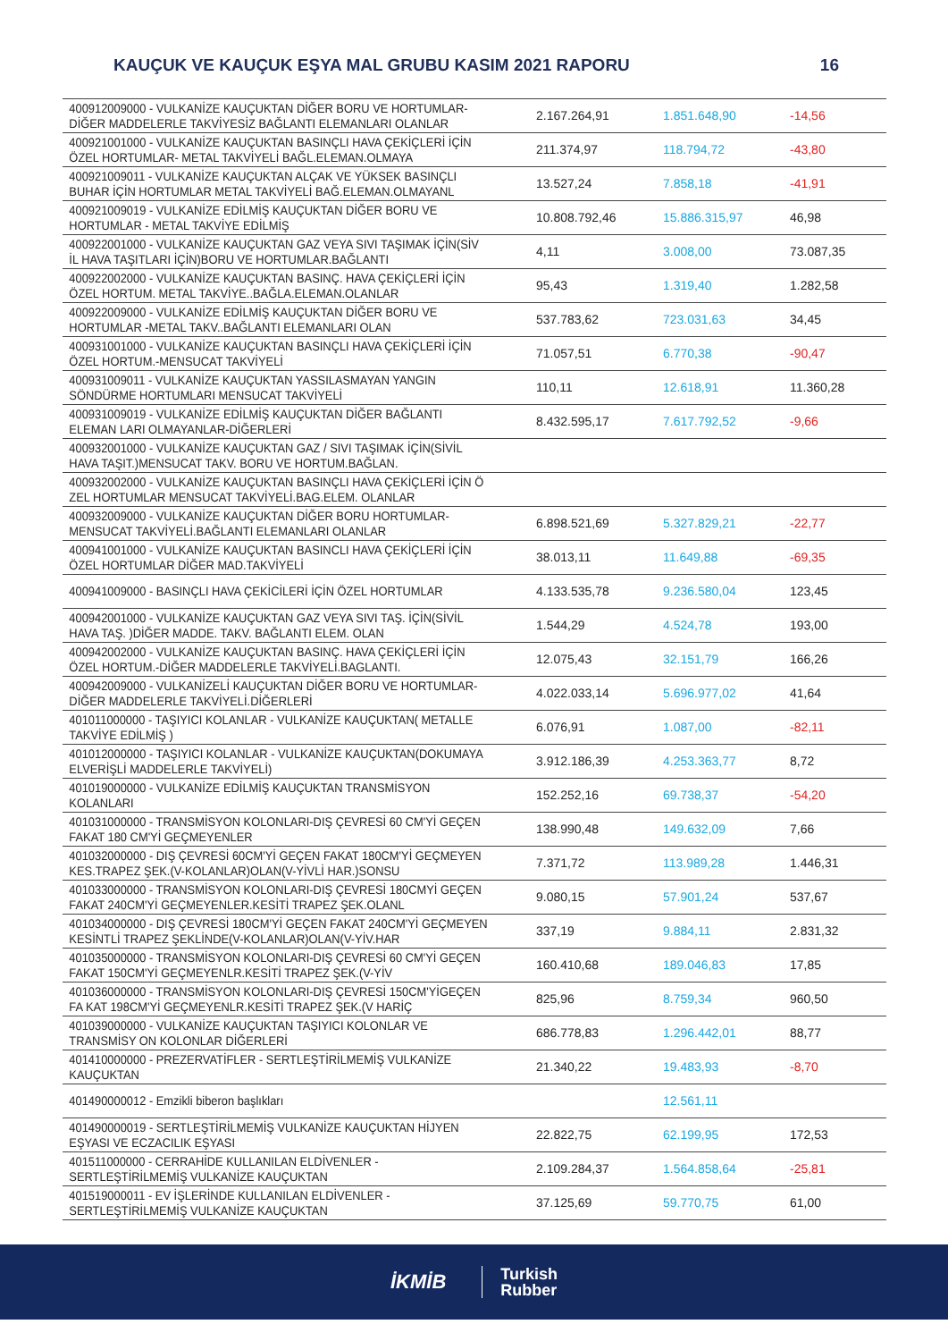KAUÇUK VE KAUÇUK EŞYA MAL GRUBU KASIM 2021 RAPORU 16
| 400912009000 - VULKANİZE KAUÇUKTAN DİĞER BORU VE HORTUMLAR-DİĞER MADDELERLE TAKVİYESİZ BAĞLANTI ELEMANLARI OLANLAR | 2.167.264,91 | 1.851.648,90 | -14,56 |
| 400921001000 - VULKANİZE KAUÇUKTAN BASINÇLI HAVA ÇEKİÇLERİ İÇİN ÖZEL HORTUMLAR- METAL TAKVİYELİ BAĞL.ELEMAN.OLMAYA | 211.374,97 | 118.794,72 | -43,80 |
| 400921009011 - VULKANİZE KAUÇUKTAN ALÇAK VE YÜKSEK BASINÇLI BUHAR İÇİN HORTUMLAR METAL TAKVİYELİ BAĞ.ELEMAN.OLMAYANL | 13.527,24 | 7.858,18 | -41,91 |
| 400921009019 - VULKANİZE EDİLMİŞ KAUÇUKTAN DİĞER BORU VE HORTUMLAR - METAL TAKVİYE EDİLMİŞ | 10.808.792,46 | 15.886.315,97 | 46,98 |
| 400922001000 - VULKANİZE KAUÇUKTAN GAZ VEYA SIVI TAŞIMAK İÇİN(SİV İL HAVA TAŞITLARI İÇİN)BORU VE HORTUMLAR.BAĞLANTI | 4,11 | 3.008,00 | 73.087,35 |
| 400922002000 - VULKANİZE KAUÇUKTAN BASINÇ. HAVA ÇEKİÇLERİ İÇİN ÖZEL HORTUM. METAL TAKVİYE..BAĞLA.ELEMAN.OLANLAR | 95,43 | 1.319,40 | 1.282,58 |
| 400922009000 - VULKANİZE EDİLMİŞ KAUÇUKTAN DİĞER BORU VE HORTUMLAR -METAL TAKV..BAĞLANTI ELEMANLARI OLAN | 537.783,62 | 723.031,63 | 34,45 |
| 400931001000 - VULKANİZE KAUÇUKTAN BASINÇLI HAVA ÇEKİÇLERİ İÇİN ÖZEL HORTUM.-MENSUCAT TAKVİYELİ | 71.057,51 | 6.770,38 | -90,47 |
| 400931009011 - VULKANİZE KAUÇUKTAN YASSILASMAYAN YANGIN SÖNDÜRME HORTUMLARI MENSUCAT TAKVİYELİ | 110,11 | 12.618,91 | 11.360,28 |
| 400931009019 - VULKANİZE EDİLMİŞ KAUÇUKTAN DİĞER BAĞLANTI ELEMAN LARI OLMAYANLAR-DİĞERLERİ | 8.432.595,17 | 7.617.792,52 | -9,66 |
| 400932001000 - VULKANİZE KAUÇUKTAN GAZ / SIVI TAŞIMAK İÇİN(SİVİL HAVA TAŞIT.)MENSUCAT TAKV. BORU VE HORTUM.BAĞLAN. | | | |
| 400932002000 - VULKANİZE KAUÇUKTAN BASINÇLI HAVA ÇEKİÇLERİ İÇİN Ö ZEL HORTUMLAR MENSUCAT TAKVİYELİ.BAG.ELEM. OLANLAR | | | |
| 400932009000 - VULKANİZE KAUÇUKTAN DİĞER BORU HORTUMLAR-MENSUCAT TAKVİYELİ.BAĞLANTI ELEMANLARI OLANLAR | 6.898.521,69 | 5.327.829,21 | -22,77 |
| 400941001000 - VULKANİZE KAUÇUKTAN BASINCLI HAVA ÇEKİÇLERİ İÇİN ÖZEL HORTUMLAR DİĞER MAD.TAKVİYELİ | 38.013,11 | 11.649,88 | -69,35 |
| 400941009000 - BASINÇLI HAVA ÇEKİCİLERİ İÇİN ÖZEL HORTUMLAR | 4.133.535,78 | 9.236.580,04 | 123,45 |
| 400942001000 - VULKANİZE KAUÇUKTAN GAZ VEYA SIVI TAŞ. İÇİN(SİVİL HAVA TAŞ. )DİĞER MADDE. TAKV. BAĞLANTI ELEM. OLAN | 1.544,29 | 4.524,78 | 193,00 |
| 400942002000 - VULKANİZE KAUÇUKTAN BASINÇ. HAVA ÇEKİÇLERİ İÇİN ÖZEL HORTUM.-DİĞER MADDELERLE TAKVİYELİ.BAGLANTI. | 12.075,43 | 32.151,79 | 166,26 |
| 400942009000 - VULKANİZELİ KAUÇUKTAN DİĞER BORU VE HORTUMLAR- DİĞER MADDELERLE TAKVİYELİ.DİĞERLERİ | 4.022.033,14 | 5.696.977,02 | 41,64 |
| 401011000000 - TAŞIYICI KOLANLAR - VULKANİZE KAUÇUKTAN( METALLE TAKVİYE EDİLMİŞ ) | 6.076,91 | 1.087,00 | -82,11 |
| 401012000000 - TAŞIYICI KOLANLAR - VULKANİZE KAUÇUKTAN(DOKUMAYA ELVERİŞLİ MADDELERLE TAKVİYELİ) | 3.912.186,39 | 4.253.363,77 | 8,72 |
| 401019000000 - VULKANİZE EDİLMİŞ KAUÇUKTAN TRANSMİSYON KOLANLARI | 152.252,16 | 69.738,37 | -54,20 |
| 401031000000 - TRANSMİSYON KOLONLARI-DIŞ ÇEVRESİ 60 CM'Yİ GEÇEN FAKAT 180 CM'Yİ GEÇMEYENLER | 138.990,48 | 149.632,09 | 7,66 |
| 401032000000 - DIŞ ÇEVRESİ 60CM'Yİ GEÇEN FAKAT 180CM'Yİ GEÇMEYEN KES.TRAPEZ ŞEK.(V-KOLANLAR)OLAN(V-YİVLİ HAR.)SONSU | 7.371,72 | 113.989,28 | 1.446,31 |
| 401033000000 - TRANSMİSYON KOLONLARI-DIŞ ÇEVRESİ 180CMYİ GEÇEN FAKAT 240CM'Yİ GEÇMEYENLER.KESİTİ TRAPEZ ŞEK.OLANL | 9.080,15 | 57.901,24 | 537,67 |
| 401034000000 - DIŞ ÇEVRESİ 180CM'Yİ GEÇEN FAKAT 240CM'Yİ GEÇMEYEN KESİNTLİ TRAPEZ ŞEKLİNDE(V-KOLANLAR)OLAN(V-YİV.HAR | 337,19 | 9.884,11 | 2.831,32 |
| 401035000000 - TRANSMİSYON KOLONLARI-DIŞ ÇEVRESİ 60 CM'Yİ GEÇEN FAKAT 150CM'Yİ GEÇMEYENLR.KESİTİ TRAPEZ ŞEK.(V-YİV | 160.410,68 | 189.046,83 | 17,85 |
| 401036000000 - TRANSMİSYON KOLONLARI-DIŞ ÇEVRESİ 150CM'YİGEÇEN FA KAT 198CM'Yİ GEÇMEYENLR.KESİTİ TRAPEZ ŞEK.(V HARİÇ | 825,96 | 8.759,34 | 960,50 |
| 401039000000 - VULKANİZE KAUÇUKTAN TAŞIYICI KOLONLAR VE TRANSMİSY ON KOLONLAR DİĞERLERİ | 686.778,83 | 1.296.442,01 | 88,77 |
| 401410000000 - PREZERVATİFLER - SERTLEŞTİRİLMEMİŞ VULKANİZE KAUÇUKTAN | 21.340,22 | 19.483,93 | -8,70 |
| 401490000012 - Emzikli biberon başlıkları | | 12.561,11 | |
| 401490000019 - SERTLEŞTİRİLMEMİŞ VULKANİZE KAUÇUKTAN HİJYEN EŞYASI VE ECZACILIK EŞYASI | 22.822,75 | 62.199,95 | 172,53 |
| 401511000000 - CERRAHİDE KULLANILAN ELDİVENLER - SERTLEŞTİRİLMEMİŞ VULKANİZE KAUÇUKTAN | 2.109.284,37 | 1.564.858,64 | -25,81 |
| 401519000011 - EV İŞLERİNDE KULLANILAN ELDİVENLER - SERTLEŞTİRİLMEMİŞ VULKANİZE KAUÇUKTAN | 37.125,69 | 59.770,75 | 61,00 |
İKMİB Turkish
Rubber